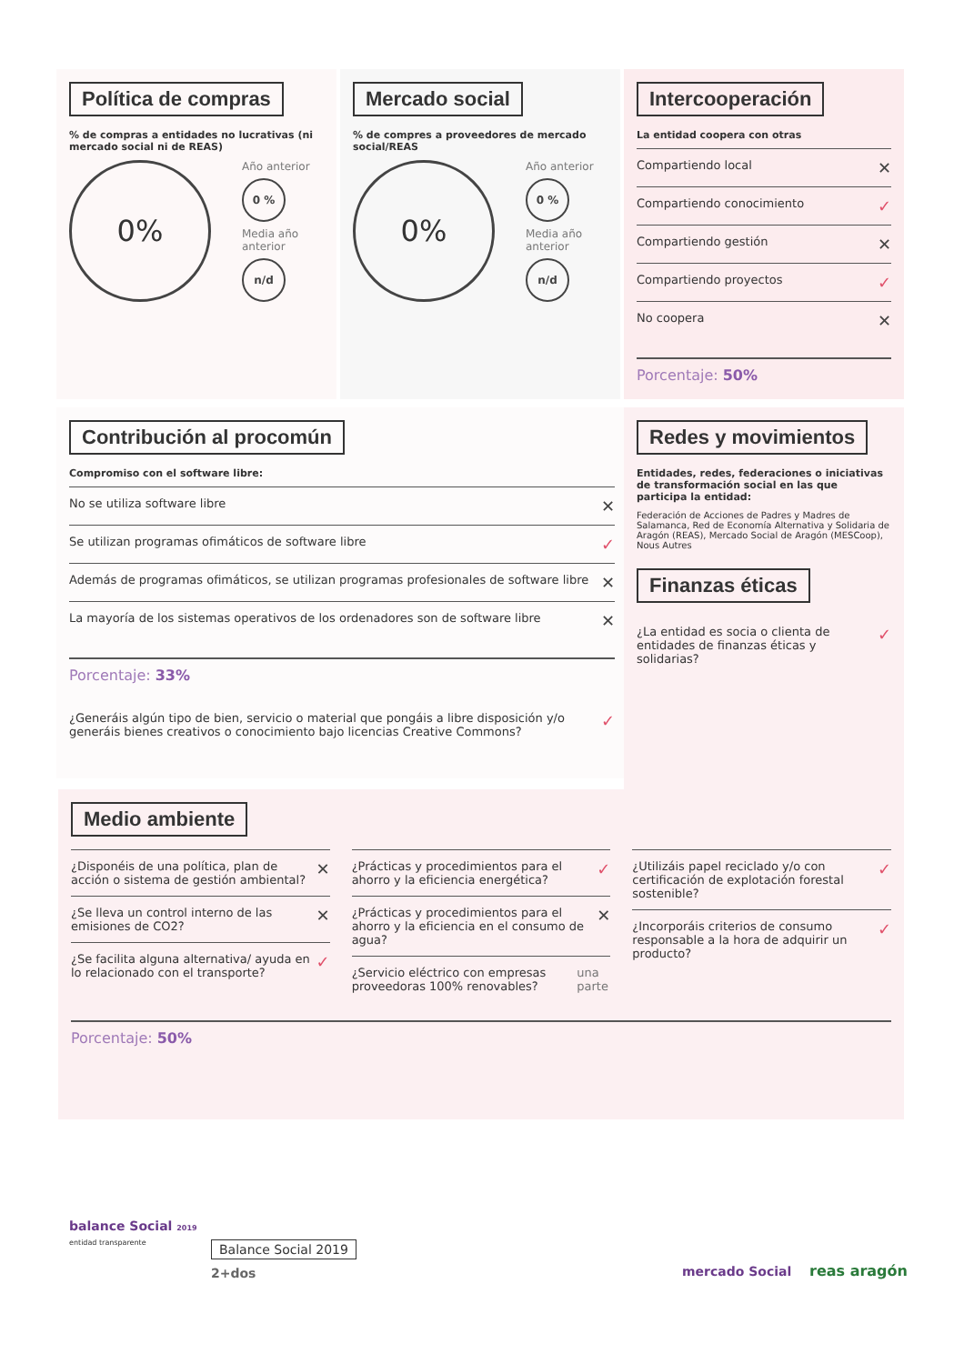Política de compras
% de compras a entidades no lucrativas (ni mercado social ni de REAS)
0%
Año anterior
0 %
Media año anterior
n/d
Mercado social
% de compres a proveedores de mercado social/REAS
0%
Año anterior
0 %
Media año anterior
n/d
Intercooperación
La entidad coopera con otras
Compartiendo local ✕
Compartiendo conocimiento ✓
Compartiendo gestión ✕
Compartiendo proyectos ✓
No coopera ✕
Porcentaje: 50%
Contribución al procomún
Compromiso con el software libre:
No se utiliza software libre ✕
Se utilizan programas ofimáticos de software libre ✓
Además de programas ofimáticos, se utilizan programas profesionales de software libre ✕
La mayoría de los sistemas operativos de los ordenadores son de software libre ✕
Porcentaje: 33%
¿Generáis algún tipo de bien, servicio o material que pongáis a libre disposición y/o generáis bienes creativos o conocimiento bajo licencias Creative Commons? ✓
Redes y movimientos
Entidades, redes, federaciones o iniciativas de transformación social en las que participa la entidad:
Federación de Acciones de Padres y Madres de Salamanca, Red de Economía Alternativa y Solidaria de Aragón (REAS), Mercado Social de Aragón (MESCoop), Nous Autres
Finanzas éticas
¿La entidad es socia o clienta de entidades de finanzas éticas y solidarias? ✓
Medio ambiente
¿Disponéis de una política, plan de acción o sistema de gestión ambiental? ✕
¿Se lleva un control interno de las emisiones de CO2? ✕
¿Se facilita alguna alternativa/ ayuda en lo relacionado con el transporte? ✓
¿Prácticas y procedimientos para el ahorro y la eficiencia energética? ✓
¿Prácticas y procedimientos para el ahorro y la eficiencia en el consumo de agua? ✕
¿Servicio eléctrico con empresas proveedoras 100% renovables? una parte
¿Utilizáis papel reciclado y/o con certificación de explotación forestal sostenible? ✓
¿Incorporáis criterios de consumo responsable a la hora de adquirir un producto? ✓
Porcentaje: 50%
balance Social 2019
entidad transparente
Balance Social 2019
2+dos
mercado Social reas aragón